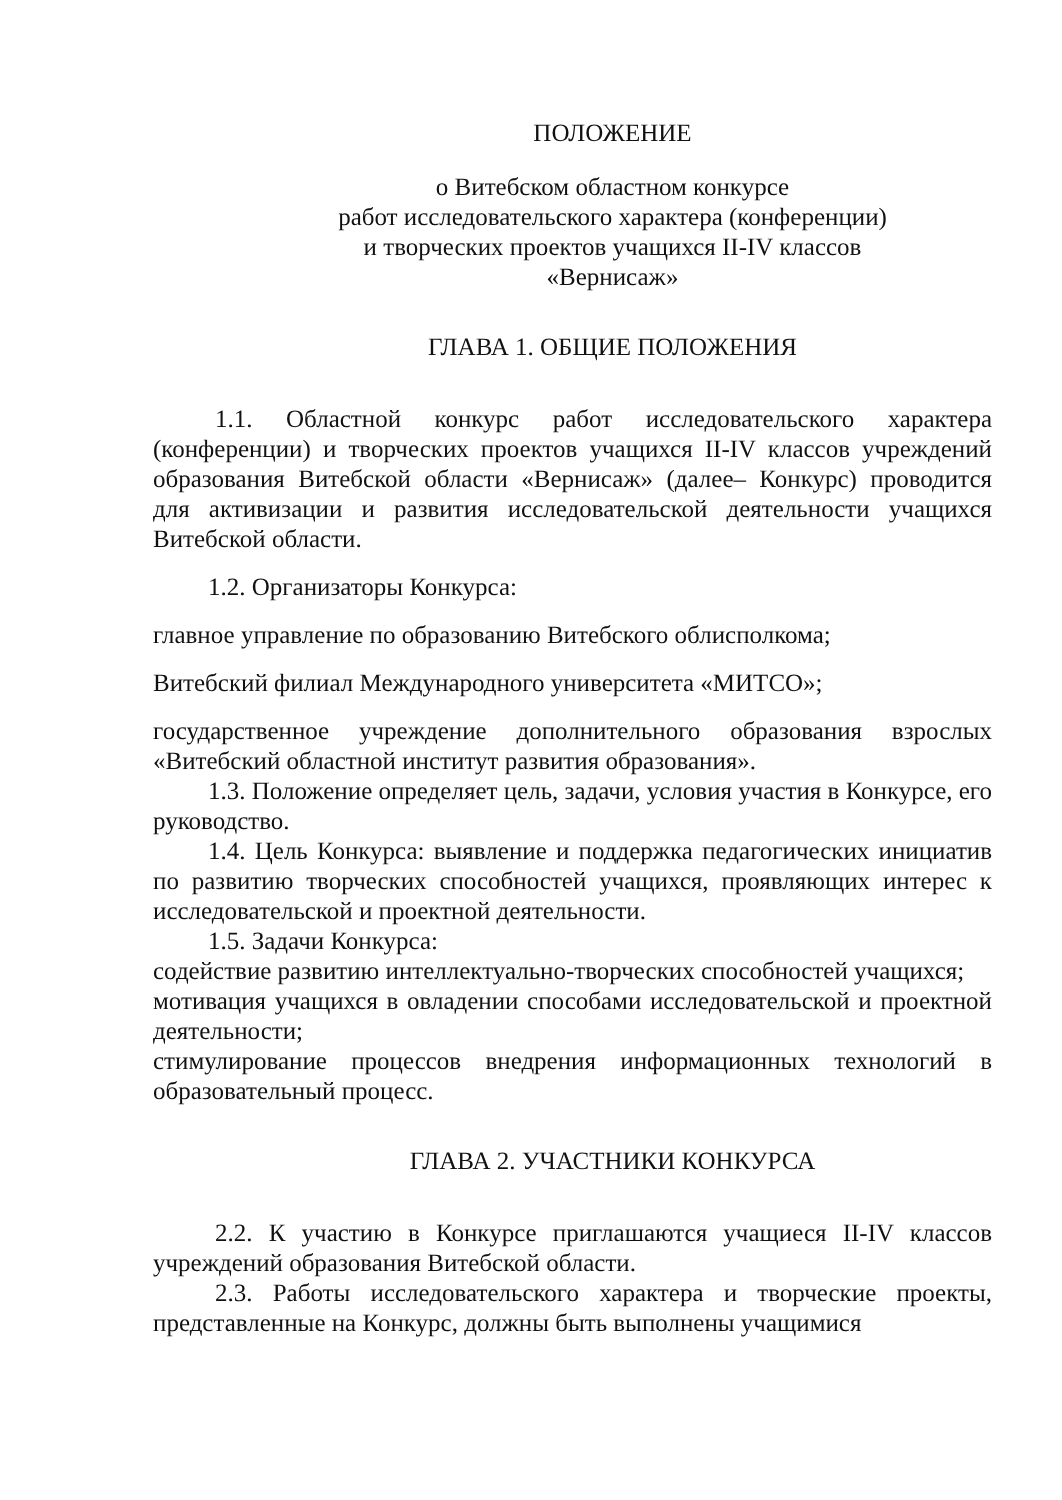ПОЛОЖЕНИЕ
о Витебском областном конкурсе
работ исследовательского характера (конференции)
и творческих проектов учащихся II-IV классов
«Вернисаж»
ГЛАВА 1. ОБЩИЕ ПОЛОЖЕНИЯ
1.1. Областной конкурс работ исследовательского характера (конференции) и творческих проектов учащихся II-IV классов учреждений образования Витебской области «Вернисаж» (далее– Конкурс) проводится для активизации и развития исследовательской деятельности учащихся Витебской области.
1.2. Организаторы Конкурса:
главное управление по образованию Витебского облисполкома;
Витебский филиал Международного университета «МИТСО»;
государственное учреждение дополнительного образования взрослых «Витебский областной институт развития образования».
1.3. Положение определяет цель, задачи, условия участия в Конкурсе, его руководство.
1.4. Цель Конкурса: выявление и поддержка педагогических инициатив по развитию творческих способностей учащихся, проявляющих интерес к исследовательской и проектной деятельности.
1.5. Задачи Конкурса:
содействие развитию интеллектуально-творческих способностей учащихся;
мотивация учащихся в овладении способами исследовательской и проектной деятельности;
стимулирование процессов внедрения информационных технологий в образовательный процесс.
ГЛАВА 2. УЧАСТНИКИ КОНКУРСА
2.2. К участию в Конкурсе приглашаются учащиеся II-IV классов учреждений образования Витебской области.
2.3. Работы исследовательского характера и творческие проекты, представленные на Конкурс, должны быть выполнены учащимися